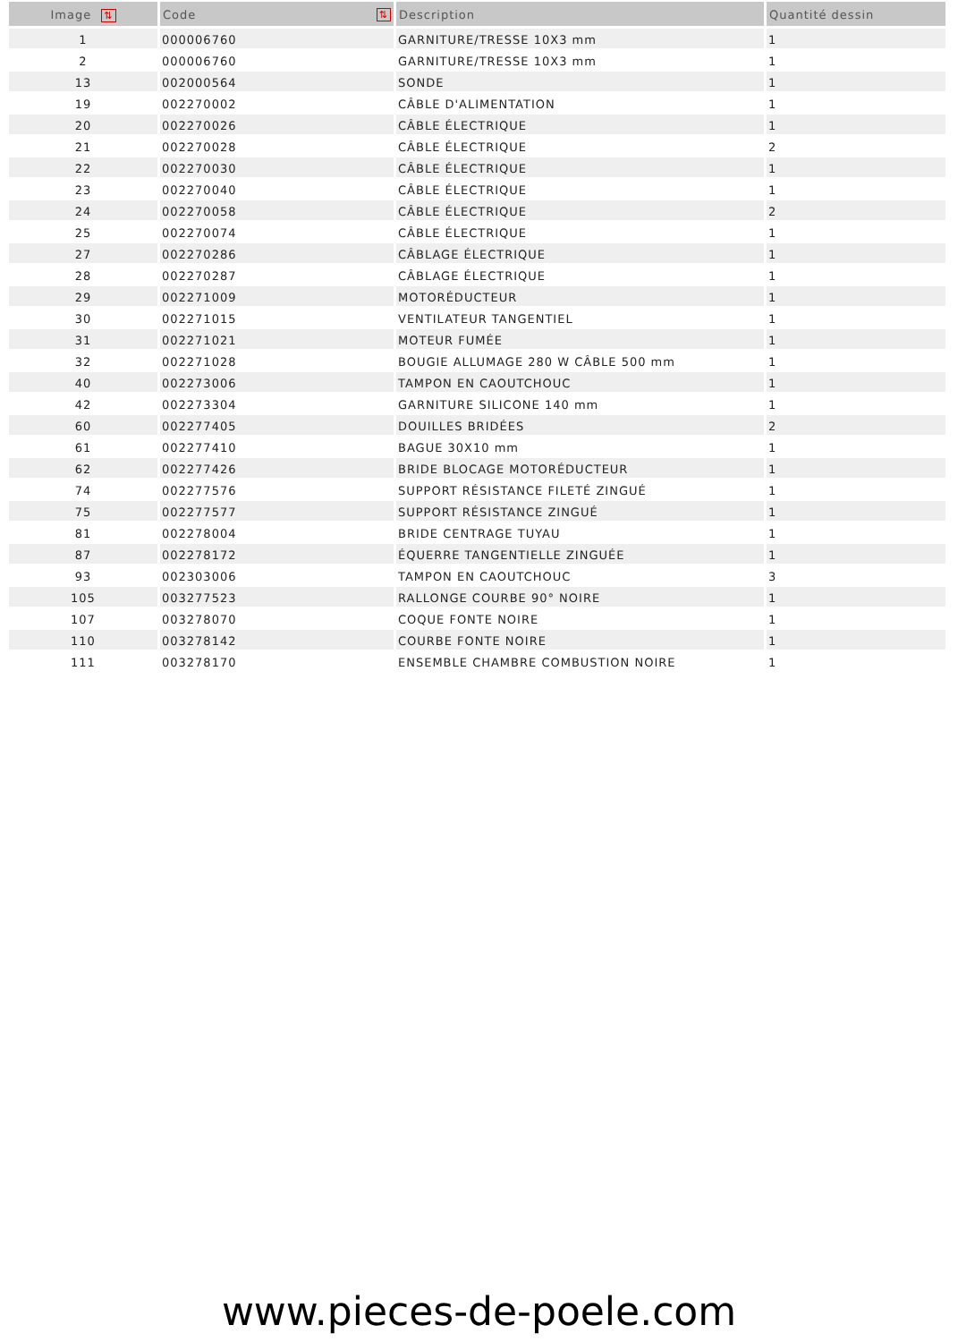| Image ⇅ | Code ⇅ | Description | Quantité dessin |
| --- | --- | --- | --- |
| 1 | 000006760 | GARNITURE/TRESSE 10X3 mm | 1 |
| 2 | 000006760 | GARNITURE/TRESSE 10X3 mm | 1 |
| 13 | 002000564 | SONDE | 1 |
| 19 | 002270002 | CÂBLE D'ALIMENTATION | 1 |
| 20 | 002270026 | CÂBLE ÉLECTRIQUE | 1 |
| 21 | 002270028 | CÂBLE ÉLECTRIQUE | 2 |
| 22 | 002270030 | CÂBLE ÉLECTRIQUE | 1 |
| 23 | 002270040 | CÂBLE ÉLECTRIQUE | 1 |
| 24 | 002270058 | CÂBLE ÉLECTRIQUE | 2 |
| 25 | 002270074 | CÂBLE ÉLECTRIQUE | 1 |
| 27 | 002270286 | CÂBLAGE ÉLECTRIQUE | 1 |
| 28 | 002270287 | CÂBLAGE ÉLECTRIQUE | 1 |
| 29 | 002271009 | MOTORÉDUCTEUR | 1 |
| 30 | 002271015 | VENTILATEUR TANGENTIEL | 1 |
| 31 | 002271021 | MOTEUR FUMÉE | 1 |
| 32 | 002271028 | BOUGIE ALLUMAGE 280 W CÂBLE 500 mm | 1 |
| 40 | 002273006 | TAMPON EN CAOUTCHOUC | 1 |
| 42 | 002273304 | GARNITURE SILICONE 140 mm | 1 |
| 60 | 002277405 | DOUILLES BRIDÉES | 2 |
| 61 | 002277410 | BAGUE 30X10 mm | 1 |
| 62 | 002277426 | BRIDE BLOCAGE MOTORÉDUCTEUR | 1 |
| 74 | 002277576 | SUPPORT RÉSISTANCE FILETÉ ZINGUÉ | 1 |
| 75 | 002277577 | SUPPORT RÉSISTANCE ZINGUÉ | 1 |
| 81 | 002278004 | BRIDE CENTRAGE TUYAU | 1 |
| 87 | 002278172 | ÉQUERRE TANGENTIELLE ZINGUÉE | 1 |
| 93 | 002303006 | TAMPON EN CAOUTCHOUC | 3 |
| 105 | 003277523 | RALLONGE COURBE 90° NOIRE | 1 |
| 107 | 003278070 | COQUE FONTE NOIRE | 1 |
| 110 | 003278142 | COURBE FONTE NOIRE | 1 |
| 111 | 003278170 | ENSEMBLE CHAMBRE COMBUSTION NOIRE | 1 |
www.pieces-de-poele.com